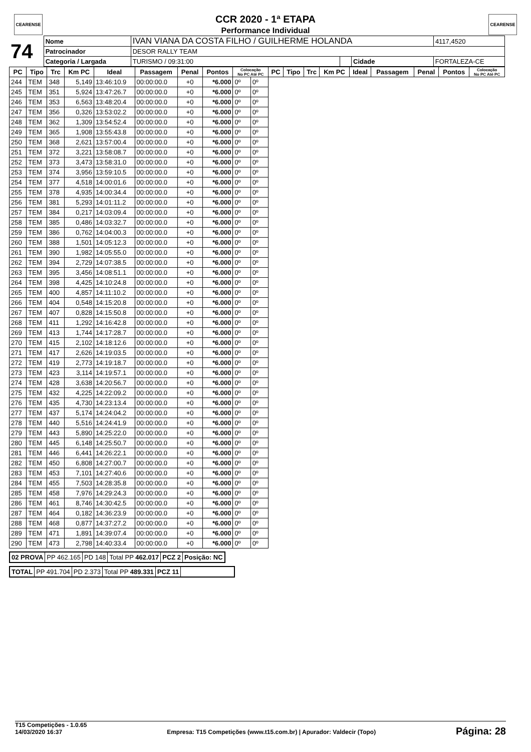CEARENSE CEARENSE
CCR 2020 - 1ª ETAPA
Performance Individual
| 74 | Nome | IVAN VIANA DA COSTA FILHO / GUILHERME HOLANDA | | | | | 4117,4520 |
| | Patrocinador | DESOR RALLY TEAM | | | | | |
| | Categoria / Largada | | TURISMO / 09:31:00 | | Cidade | FORTALEZA-CE | |
| PC | Tipo | Trc | Km PC | Ideal | Passagem | Penal | Pontos | Colocação No PC Até PC | | PC | Tipo | Trc | Km PC | Ideal | Passagem | Penal | Pontos | Colocação No PC Até PC |
| --- | --- | --- | --- | --- | --- | --- | --- | --- | --- | --- | --- | --- | --- | --- | --- | --- | --- | --- |
| 244 | TEM | 348 | 5,149 | 13:46:10.9 | 00:00:00.0 | +0 | *6.000 | 0º | 0º | | | | | | | | | |
| 245 | TEM | 351 | 5,924 | 13:47:26.7 | 00:00:00.0 | +0 | *6.000 | 0º | 0º | | | | | | | | | |
| 246 | TEM | 353 | 6,563 | 13:48:20.4 | 00:00:00.0 | +0 | *6.000 | 0º | 0º | | | | | | | | | |
| 247 | TEM | 356 | 0,326 | 13:53:02.2 | 00:00:00.0 | +0 | *6.000 | 0º | 0º | | | | | | | | | |
| 248 | TEM | 362 | 1,309 | 13:54:52.4 | 00:00:00.0 | +0 | *6.000 | 0º | 0º | | | | | | | | | |
| 249 | TEM | 365 | 1,908 | 13:55:43.8 | 00:00:00.0 | +0 | *6.000 | 0º | 0º | | | | | | | | | |
| 250 | TEM | 368 | 2,621 | 13:57:00.4 | 00:00:00.0 | +0 | *6.000 | 0º | 0º | | | | | | | | | |
| 251 | TEM | 372 | 3,221 | 13:58:08.7 | 00:00:00.0 | +0 | *6.000 | 0º | 0º | | | | | | | | | |
| 252 | TEM | 373 | 3,473 | 13:58:31.0 | 00:00:00.0 | +0 | *6.000 | 0º | 0º | | | | | | | | | |
| 253 | TEM | 374 | 3,956 | 13:59:10.5 | 00:00:00.0 | +0 | *6.000 | 0º | 0º | | | | | | | | | |
| 254 | TEM | 377 | 4,518 | 14:00:01.6 | 00:00:00.0 | +0 | *6.000 | 0º | 0º | | | | | | | | | |
| 255 | TEM | 378 | 4,935 | 14:00:34.4 | 00:00:00.0 | +0 | *6.000 | 0º | 0º | | | | | | | | | |
| 256 | TEM | 381 | 5,293 | 14:01:11.2 | 00:00:00.0 | +0 | *6.000 | 0º | 0º | | | | | | | | | |
| 257 | TEM | 384 | 0,217 | 14:03:09.4 | 00:00:00.0 | +0 | *6.000 | 0º | 0º | | | | | | | | | |
| 258 | TEM | 385 | 0,486 | 14:03:32.7 | 00:00:00.0 | +0 | *6.000 | 0º | 0º | | | | | | | | | |
| 259 | TEM | 386 | 0,762 | 14:04:00.3 | 00:00:00.0 | +0 | *6.000 | 0º | 0º | | | | | | | | | |
| 260 | TEM | 388 | 1,501 | 14:05:12.3 | 00:00:00.0 | +0 | *6.000 | 0º | 0º | | | | | | | | | |
| 261 | TEM | 390 | 1,982 | 14:05:55.0 | 00:00:00.0 | +0 | *6.000 | 0º | 0º | | | | | | | | | |
| 262 | TEM | 394 | 2,729 | 14:07:38.5 | 00:00:00.0 | +0 | *6.000 | 0º | 0º | | | | | | | | | |
| 263 | TEM | 395 | 3,456 | 14:08:51.1 | 00:00:00.0 | +0 | *6.000 | 0º | 0º | | | | | | | | | |
| 264 | TEM | 398 | 4,425 | 14:10:24.8 | 00:00:00.0 | +0 | *6.000 | 0º | 0º | | | | | | | | | |
| 265 | TEM | 400 | 4,857 | 14:11:10.2 | 00:00:00.0 | +0 | *6.000 | 0º | 0º | | | | | | | | | |
| 266 | TEM | 404 | 0,548 | 14:15:20.8 | 00:00:00.0 | +0 | *6.000 | 0º | 0º | | | | | | | | | |
| 267 | TEM | 407 | 0,828 | 14:15:50.8 | 00:00:00.0 | +0 | *6.000 | 0º | 0º | | | | | | | | | |
| 268 | TEM | 411 | 1,292 | 14:16:42.8 | 00:00:00.0 | +0 | *6.000 | 0º | 0º | | | | | | | | | |
| 269 | TEM | 413 | 1,744 | 14:17:28.7 | 00:00:00.0 | +0 | *6.000 | 0º | 0º | | | | | | | | | |
| 270 | TEM | 415 | 2,102 | 14:18:12.6 | 00:00:00.0 | +0 | *6.000 | 0º | 0º | | | | | | | | | |
| 271 | TEM | 417 | 2,626 | 14:19:03.5 | 00:00:00.0 | +0 | *6.000 | 0º | 0º | | | | | | | | | |
| 272 | TEM | 419 | 2,773 | 14:19:18.7 | 00:00:00.0 | +0 | *6.000 | 0º | 0º | | | | | | | | | |
| 273 | TEM | 423 | 3,114 | 14:19:57.1 | 00:00:00.0 | +0 | *6.000 | 0º | 0º | | | | | | | | | |
| 274 | TEM | 428 | 3,638 | 14:20:56.7 | 00:00:00.0 | +0 | *6.000 | 0º | 0º | | | | | | | | | |
| 275 | TEM | 432 | 4,225 | 14:22:09.2 | 00:00:00.0 | +0 | *6.000 | 0º | 0º | | | | | | | | | |
| 276 | TEM | 435 | 4,730 | 14:23:13.4 | 00:00:00.0 | +0 | *6.000 | 0º | 0º | | | | | | | | | |
| 277 | TEM | 437 | 5,174 | 14:24:04.2 | 00:00:00.0 | +0 | *6.000 | 0º | 0º | | | | | | | | | |
| 278 | TEM | 440 | 5,516 | 14:24:41.9 | 00:00:00.0 | +0 | *6.000 | 0º | 0º | | | | | | | | | |
| 279 | TEM | 443 | 5,890 | 14:25:22.0 | 00:00:00.0 | +0 | *6.000 | 0º | 0º | | | | | | | | | |
| 280 | TEM | 445 | 6,148 | 14:25:50.7 | 00:00:00.0 | +0 | *6.000 | 0º | 0º | | | | | | | | | |
| 281 | TEM | 446 | 6,441 | 14:26:22.1 | 00:00:00.0 | +0 | *6.000 | 0º | 0º | | | | | | | | | |
| 282 | TEM | 450 | 6,808 | 14:27:00.7 | 00:00:00.0 | +0 | *6.000 | 0º | 0º | | | | | | | | | |
| 283 | TEM | 453 | 7,101 | 14:27:40.6 | 00:00:00.0 | +0 | *6.000 | 0º | 0º | | | | | | | | | |
| 284 | TEM | 455 | 7,503 | 14:28:35.8 | 00:00:00.0 | +0 | *6.000 | 0º | 0º | | | | | | | | | |
| 285 | TEM | 458 | 7,976 | 14:29:24.3 | 00:00:00.0 | +0 | *6.000 | 0º | 0º | | | | | | | | | |
| 286 | TEM | 461 | 8,746 | 14:30:42.5 | 00:00:00.0 | +0 | *6.000 | 0º | 0º | | | | | | | | | |
| 287 | TEM | 464 | 0,182 | 14:36:23.9 | 00:00:00.0 | +0 | *6.000 | 0º | 0º | | | | | | | | | |
| 288 | TEM | 468 | 0,877 | 14:37:27.2 | 00:00:00.0 | +0 | *6.000 | 0º | 0º | | | | | | | | | |
| 289 | TEM | 471 | 1,891 | 14:39:07.4 | 00:00:00.0 | +0 | *6.000 | 0º | 0º | | | | | | | | | |
| 290 | TEM | 473 | 2,798 | 14:40:33.4 | 00:00:00.0 | +0 | *6.000 | 0º | 0º | | | | | | | | | |
| 02 PROVA | PP 462.165 | PD 148 | Total PP 462.017 | PCZ 2 | Posição: NC |
| TOTAL | PP 491.704 | PD 2.373 | Total PP 489.331 | PCZ 11 | |
T15 Competições - 1.0.65
14/03/2020 16:37
Empresa: T15 Competições (www.t15.com.br) | Apurador: Valdecir (Topo)
Página: 28